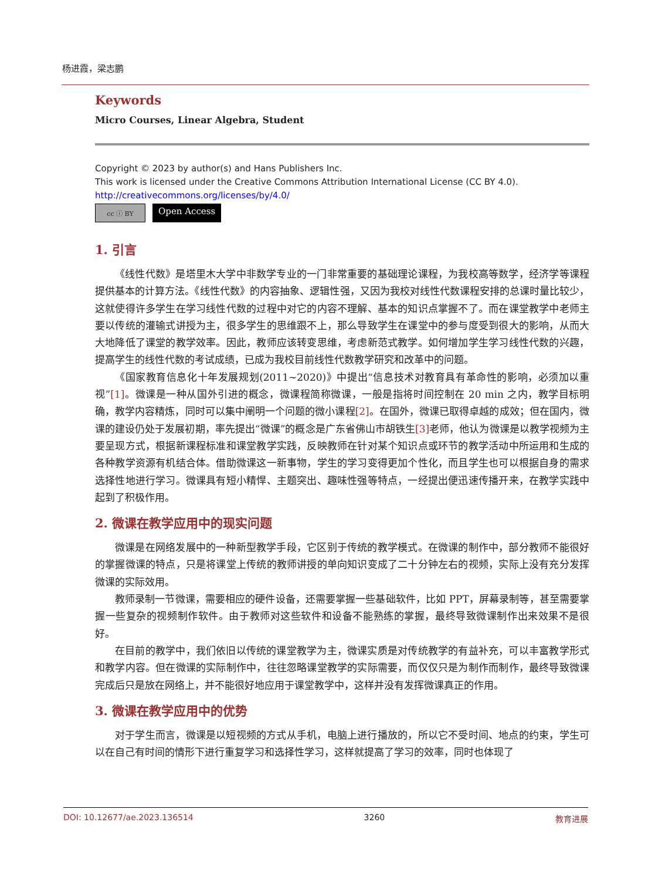杨进霞，梁志鹏
Keywords
Micro Courses, Linear Algebra, Student
Copyright © 2023 by author(s) and Hans Publishers Inc.
This work is licensed under the Creative Commons Attribution International License (CC BY 4.0).
http://creativecommons.org/licenses/by/4.0/
cc ⓘ BY
Open Access
1. 引言
《线性代数》是塔里木大学中非数学专业的一门非常重要的基础理论课程，为我校高等数学，经济学等课程提供基本的计算方法。《线性代数》的内容抽象、逻辑性强，又因为我校对线性代数课程安排的总课时量比较少，这就使得许多学生在学习线性代数的过程中对它的内容不理解、基本的知识点掌握不了。而在课堂教学中老师主要以传统的灌输式讲授为主，很多学生的思维跟不上，那么导致学生在课堂中的参与度受到很大的影响，从而大大地降低了课堂的教学效率。因此，教师应该转变思维，考虑新范式教学。如何增加学生学习线性代数的兴趣，提高学生的线性代数的考试成绩，已成为我校目前线性代数教学研究和改革中的问题。
《国家教育信息化十年发展规划(2011~2020)》中提出“信息技术对教育具有革命性的影响，必须加以重视”[1]。微课是一种从国外引进的概念，微课程简称微课，一般是指将时间控制在 20 min 之内，教学目标明确，教学内容精炼，同时可以集中阐明一个问题的微小课程[2]。在国外，微课已取得卓越的成效；但在国内，微课的建设仍处于发展初期，率先提出“微课”的概念是广东省佛山市胡铁生[3] 老师，他认为微课是以教学视频为主要呈现方式，根据新课程标准和课堂教学实践，反映教师在针对某个知识点或环节的教学活动中所运用和生成的各种教学资源有机结合体。借助微课这一新事物，学生的学习变得更加个性化，而且学生也可以根据自身的需求选择性地进行学习。微课具有短小精悍、主题突出、趣味性强等特点，一经提出便迅速传播开来，在教学实践中起到了积极作用。
2. 微课在教学应用中的现实问题
微课是在网络发展中的一种新型教学手段，它区别于传统的教学模式。在微课的制作中，部分教师不能很好的掌握微课的特点，只是将课堂上传统的教师讲授的单向知识变成了二十分钟左右的视频，实际上没有充分发挥微课的实际效用。
教师录制一节微课，需要相应的硬件设备，还需要掌握一些基础软件，比如 PPT，屏幕录制等，甚至需要掌握一些复杂的视频制作软件。由于教师对这些软件和设备不能熟练的掌握，最终导致微课制作出来效果不是很好。
在目前的教学中，我们依旧以传统的课堂教学为主，微课实质是对传统教学的有益补充，可以丰富教学形式和教学内容。但在微课的实际制作中，往往忽略课堂教学的实际需要，而仅仅只是为制作而制作，最终导致微课完成后只是放在网络上，并不能很好地应用于课堂教学中，这样并没有发挥微课真正的作用。
3. 微课在教学应用中的优势
对于学生而言，微课是以短视频的方式从手机，电脑上进行播放的，所以它不受时间、地点的约束，学生可以在自己有时间的情形下进行重复学习和选择性学习，这样就提高了学习的效率，同时也体现了
DOI: 10.12677/ae.2023.136514 3260 教育进展